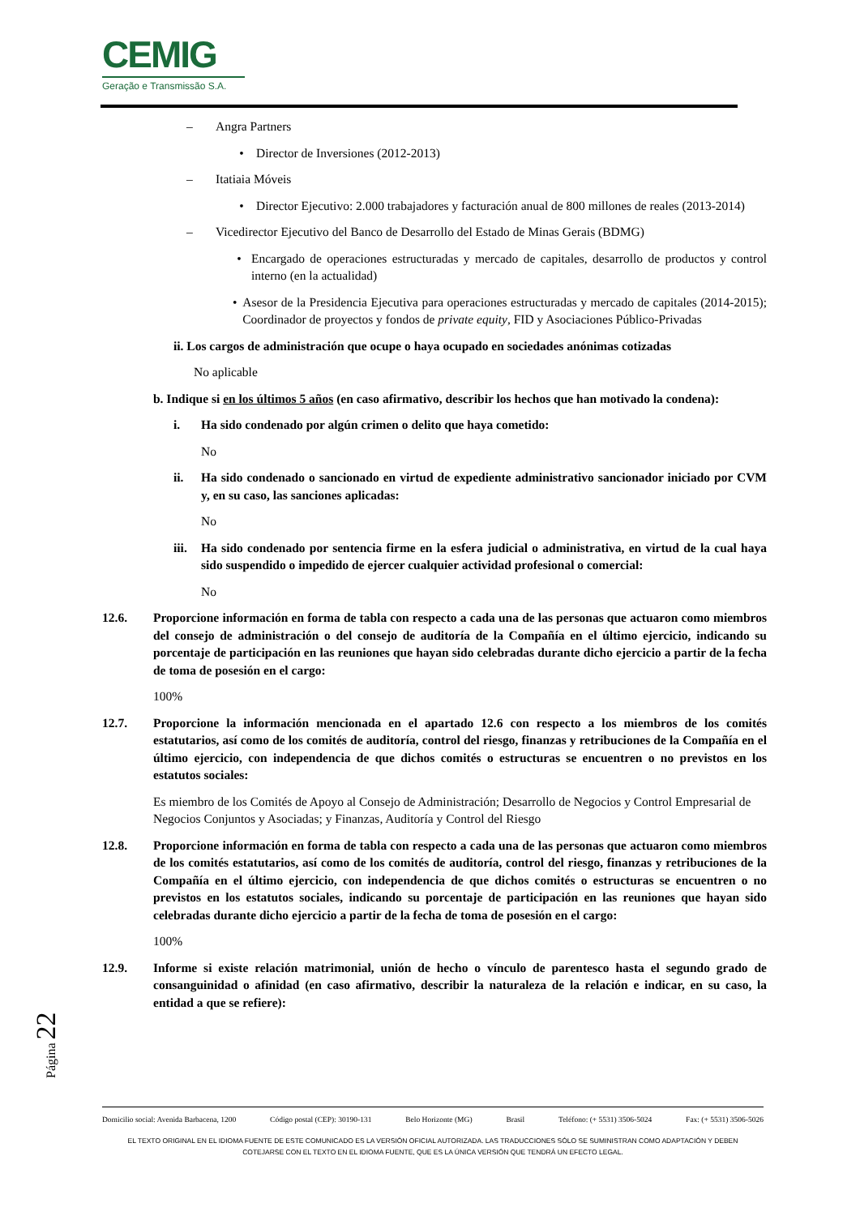CEMIG
Geração e Transmissão S.A.
– Angra Partners
• Director de Inversiones (2012-2013)
– Itatiaia Móveis
• Director Ejecutivo: 2.000 trabajadores y facturación anual de 800 millones de reales (2013-2014)
– Vicedirector Ejecutivo del Banco de Desarrollo del Estado de Minas Gerais (BDMG)
• Encargado de operaciones estructuradas y mercado de capitales, desarrollo de productos y control interno (en la actualidad)
• Asesor de la Presidencia Ejecutiva para operaciones estructuradas y mercado de capitales (2014-2015); Coordinador de proyectos y fondos de private equity, FID y Asociaciones Público-Privadas
ii. Los cargos de administración que ocupe o haya ocupado en sociedades anónimas cotizadas
No aplicable
b. Indique si en los últimos 5 años (en caso afirmativo, describir los hechos que han motivado la condena):
i. Ha sido condenado por algún crimen o delito que haya cometido:
No
ii. Ha sido condenado o sancionado en virtud de expediente administrativo sancionador iniciado por CVM y, en su caso, las sanciones aplicadas:
No
iii. Ha sido condenado por sentencia firme en la esfera judicial o administrativa, en virtud de la cual haya sido suspendido o impedido de ejercer cualquier actividad profesional o comercial:
No
12.6. Proporcione información en forma de tabla con respecto a cada una de las personas que actuaron como miembros del consejo de administración o del consejo de auditoría de la Compañía en el último ejercicio, indicando su porcentaje de participación en las reuniones que hayan sido celebradas durante dicho ejercicio a partir de la fecha de toma de posesión en el cargo:
100%
12.7. Proporcione la información mencionada en el apartado 12.6 con respecto a los miembros de los comités estatutarios, así como de los comités de auditoría, control del riesgo, finanzas y retribuciones de la Compañía en el último ejercicio, con independencia de que dichos comités o estructuras se encuentren o no previstos en los estatutos sociales:
Es miembro de los Comités de Apoyo al Consejo de Administración; Desarrollo de Negocios y Control Empresarial de Negocios Conjuntos y Asociadas; y Finanzas, Auditoría y Control del Riesgo
12.8. Proporcione información en forma de tabla con respecto a cada una de las personas que actuaron como miembros de los comités estatutarios, así como de los comités de auditoría, control del riesgo, finanzas y retribuciones de la Compañía en el último ejercicio, con independencia de que dichos comités o estructuras se encuentren o no previstos en los estatutos sociales, indicando su porcentaje de participación en las reuniones que hayan sido celebradas durante dicho ejercicio a partir de la fecha de toma de posesión en el cargo:
100%
12.9. Informe si existe relación matrimonial, unión de hecho o vínculo de parentesco hasta el segundo grado de consanguinidad o afinidad (en caso afirmativo, describir la naturaleza de la relación e indicar, en su caso, la entidad a que se refiere):
Página 22
Domicilio social: Avenida Barbacena, 1200 Código postal (CEP): 30190-131 Belo Horizonte (MG) Brasil Teléfono: (+ 5531) 3506-5024 Fax: (+ 5531) 3506-5026
EL TEXTO ORIGINAL EN EL IDIOMA FUENTE DE ESTE COMUNICADO ES LA VERSIÓN OFICIAL AUTORIZADA. LAS TRADUCCIONES SÓLO SE SUMINISTRAN COMO ADAPTACIÓN Y DEBEN
COTEJARSE CON EL TEXTO EN EL IDIOMA FUENTE, QUE ES LA ÚNICA VERSIÓN QUE TENDRÁ UN EFECTO LEGAL.